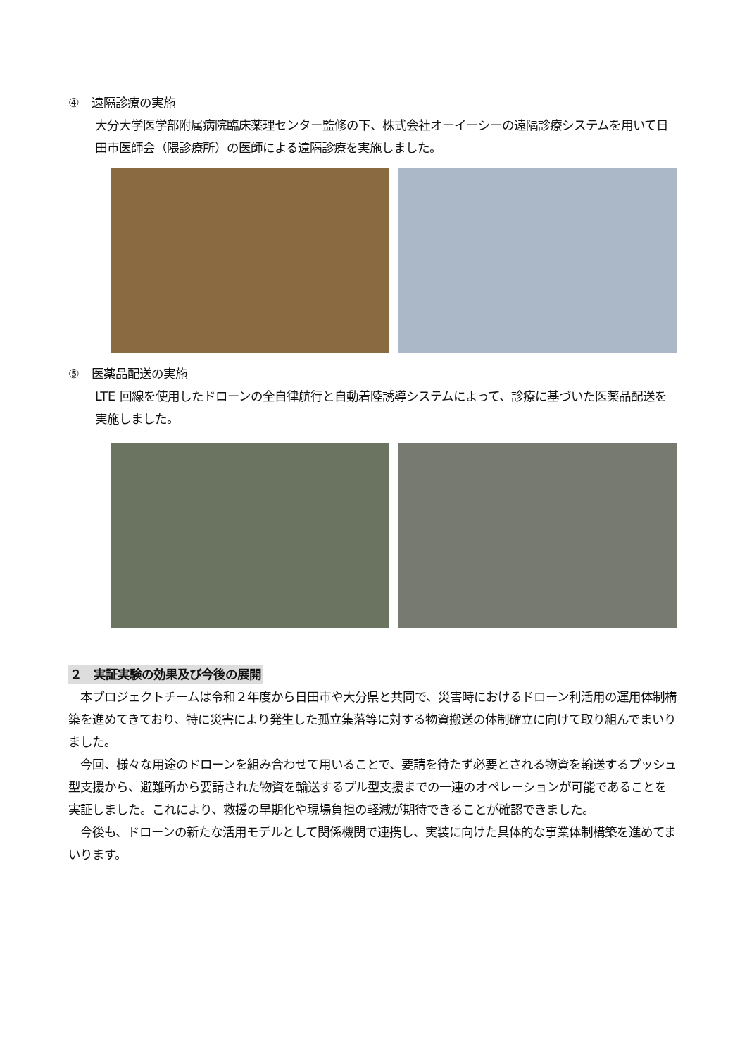④　遠隔診療の実施
大分大学医学部附属病院臨床薬理センター監修の下、株式会社オーイーシーの遠隔診療システムを用いて日田市医師会（隈診療所）の医師による遠隔診療を実施しました。
⑤　医薬品配送の実施
LTE 回線を使用したドローンの全自律航行と自動着陸誘導システムによって、診療に基づいた医薬品配送を実施しました。
２　実証実験の効果及び今後の展開
　本プロジェクトチームは令和２年度から日田市や大分県と共同で、災害時におけるドローン利活用の運用体制構築を進めてきており、特に災害により発生した孤立集落等に対する物資搬送の体制確立に向けて取り組んでまいりました。
　今回、様々な用途のドローンを組み合わせて用いることで、要請を待たず必要とされる物資を輸送するプッシュ型支援から、避難所から要請された物資を輸送するプル型支援までの一連のオペレーションが可能であることを実証しました。これにより、救援の早期化や現場負担の軽減が期待できることが確認できました。
　今後も、ドローンの新たな活用モデルとして関係機関で連携し、実装に向けた具体的な事業体制構築を進めてまいります。